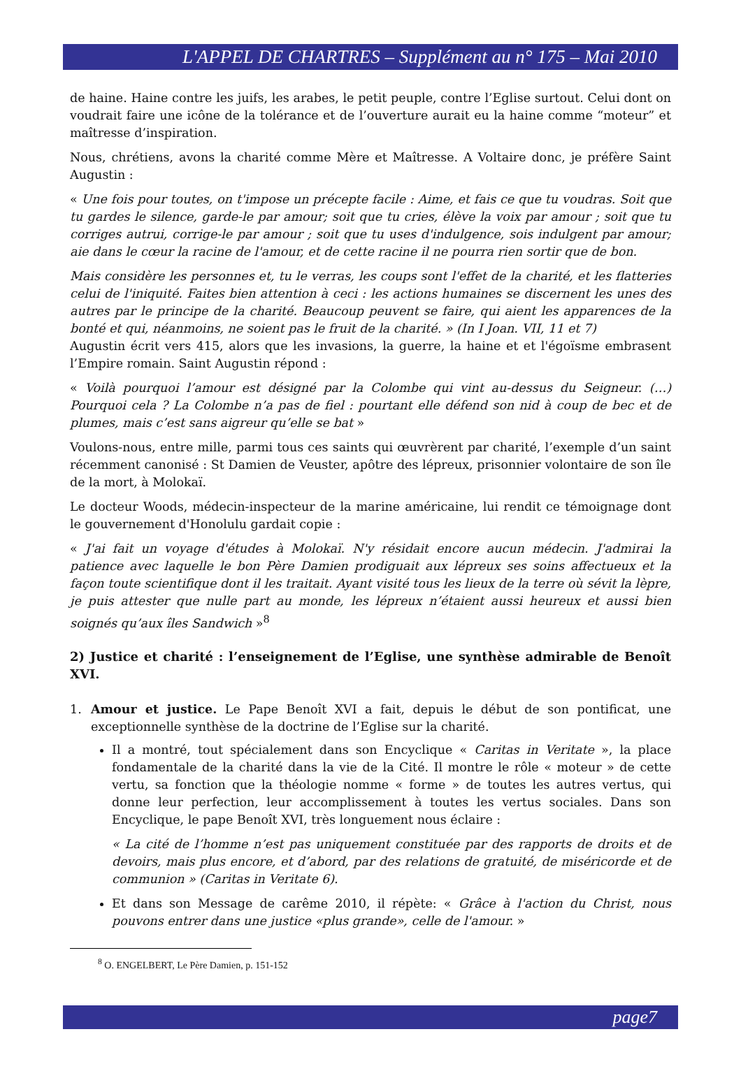L'APPEL DE CHARTRES – Supplément au n° 175 – Mai 2010
de haine. Haine contre les juifs, les arabes, le petit peuple, contre l’Eglise surtout. Celui dont on voudrait faire une icône de la tolérance et de l’ouverture aurait eu la haine comme “moteur” et maîtresse d’inspiration.
Nous, chrétiens, avons la charité comme Mère et Maîtresse. A Voltaire donc, je préfère Saint Augustin :
« Une fois pour toutes, on t'impose un précepte facile : Aime, et fais ce que tu voudras. Soit que tu gardes le silence, garde-le par amour; soit que tu cries, élève la voix par amour ; soit que tu corriges autrui, corrige-le par amour ; soit que tu uses d'indulgence, sois indulgent par amour; aie dans le cœur la racine de l'amour, et de cette racine il ne pourra rien sortir que de bon.
Mais considère les personnes et, tu le verras, les coups sont l'effet de la charité, et les flatteries celui de l'iniquité. Faites bien attention à ceci : les actions humaines se discernent les unes des autres par le principe de la charité. Beaucoup peuvent se faire, qui aient les apparences de la bonté et qui, néanmoins, ne soient pas le fruit de la charité. » (In I Joan. VII, 11 et 7)
Augustin écrit vers 415, alors que les invasions, la guerre, la haine et et l'égoïsme embrasent l’Empire romain. Saint Augustin répond :
« Voilà pourquoi l’amour est désigné par la Colombe qui vint au-dessus du Seigneur. (…) Pourquoi cela ? La Colombe n’a pas de fiel : pourtant elle défend son nid à coup de bec et de plumes, mais c’est sans aigreur qu’elle se bat »
Voulons-nous, entre mille, parmi tous ces saints qui œuvrèrent par charité, l’exemple d’un saint récemment canonisé : St Damien de Veuster, apôtre des lépreux, prisonnier volontaire de son île de la mort, à Molokaï.
Le docteur Woods, médecin-inspecteur de la marine américaine, lui rendit ce témoignage dont le gouvernement d'Honolulu gardait copie :
« J'ai fait un voyage d'études à Molokaï. N'y résidait encore aucun médecin. J'admirai la patience avec laquelle le bon Père Damien prodiguait aux lépreux ses soins affectueux et la façon toute scientifique dont il les traitait. Ayant visité tous les lieux de la terre où sévit la lèpre, je puis attester que nulle part au monde, les lépreux n’étaient aussi heureux et aussi bien soignés qu’aux îles Sandwich »<sup>8</sup>
2) Justice et charité : l’enseignement de l’Eglise, une synthèse admirable de Benoît XVI.
1. Amour et justice. Le Pape Benoît XVI a fait, depuis le début de son pontificat, une exceptionnelle synthèse de la doctrine de l’Eglise sur la charité.
Il a montré, tout spécialement dans son Encyclique « Caritas in Veritate », la place fondamentale de la charité dans la vie de la Cité. Il montre le rôle « moteur » de cette vertu, sa fonction que la théologie nomme « forme » de toutes les autres vertus, qui donne leur perfection, leur accomplissement à toutes les vertus sociales. Dans son Encyclique, le pape Benoît XVI, très longuement nous éclaire :
« La cité de l’homme n’est pas uniquement constituée par des rapports de droits et de devoirs, mais plus encore, et d’abord, par des relations de gratuité, de miséricorde et de communion » (Caritas in Veritate 6).
Et dans son Message de carême 2010, il répète: « Grâce à l'action du Christ, nous pouvons entrer dans une justice «plus grande», celle de l'amour. »
<sup>8</sup> O. ENGELBERT, Le Père Damien, p. 151-152
page7